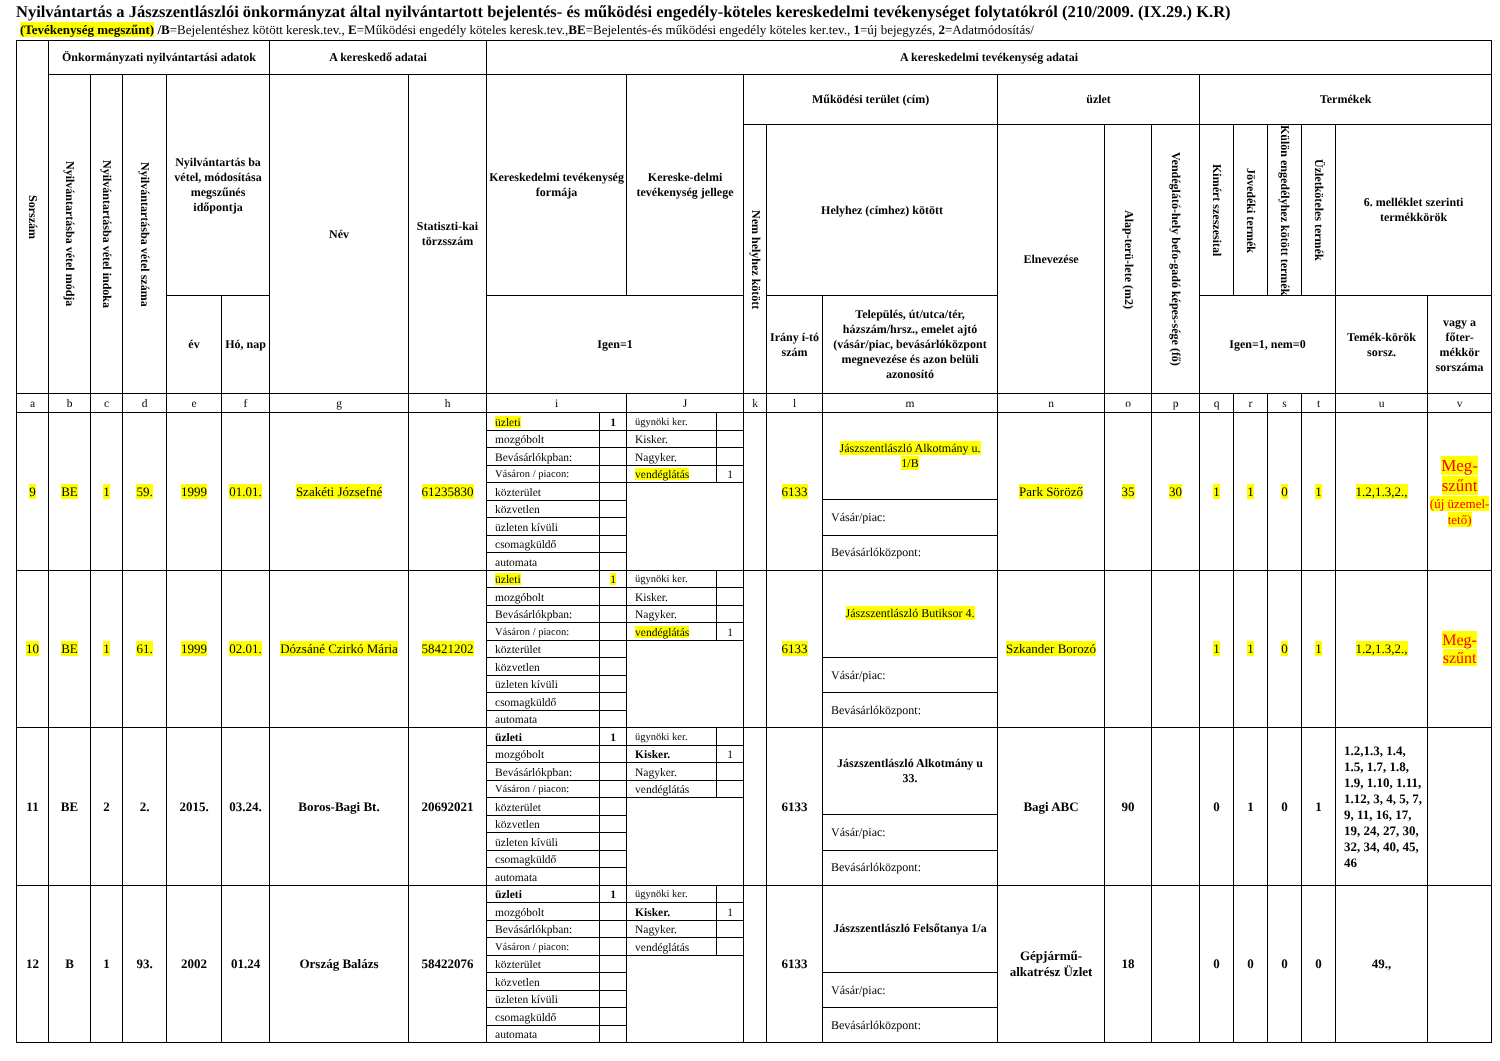Nyilvántartás a Jászszentlászlói önkormányzat által nyilvántartott bejelentés- és működési engedély-köteles kereskedelmi tevékenységet folytatókról (210/2009. (IX.29.) K.R)
(Tevékenység megszűnt) /B=Bejelentéshez kötött keresk.tev., E=Működési engedély köteles keresk.tev.,BE=Bejelentés-és működési engedély köteles ker.tev., 1=új bejegyzés, 2=Adatmódosítás/
| Sorszám | Önkormányzati nyilvántartási adatok | | | | | A kereskedő adatai | | A kereskedelmi tevékenység adatai | | | | | | | | | | | | | |
| --- | --- | --- | --- | --- | --- | --- | --- | --- | --- | --- | --- | --- | --- | --- | --- | --- | --- | --- | --- | --- | --- |
| | Nyilvántartásba vétel módja | Nyilvántartásba vétel indoka | Nyilvántartásba vétel száma | Nyilvántartás ba vétel, módosítása megszűnés időpontja | | Név | Statiszti-kai törzsszám | Kereskedelmi tevékenység formája | Kereske-delmi tevékenység jellege | Működési terület (cím) | | | üzlet | | | Termékek | | | | | |
| | | | | | | | | | | Nem helyhez kötött | Helyhez (címhez) kötött | | Elnevezése | Alap-terü-lete (m2) | Vendéglátó-hely befo-gadó képes-sége (fő) | Kimért szeszesital | Jövedéki termék | Külön engedélyhez kötött termék | Üzletköteles termék | 6. melléklet szerinti termékkörök | |
| | | | | év | Hó, nap | | | Igen=1 | | | Irány í-tó szám | Település, út/utca/tér, házszám/hrsz., emelet ajtó (vásár/piac, bevásárlóközpont megnevezése és azon belüli azonosító | | | | Igen=1, nem=0 | | | | Temék-körök sorsz. | vagy a főter-mékkör sorszáma |
| a | b | c | d | e | f | g | h | i | J | k | l | m | n | o | p | q | r | s | t | u | v |
| 9 | BE | 1 | 59. | 1999 | 01.01. | Szakéti Józsefné | 61235830 | / üzleti / 1 / / mozgóbolt / / / Bevásárlókpban: / / / Vásáron / piacon: / / / közterület / / / közvetlen / / / üzleten kívüli / / / csomagküldő / / / automata / / | / ügynöki ker. / / / Kisker. / / / Nagyker. / / / vendéglátás / 1 / | | 6133 | / Jászszentlászló Alkotmány u. 1/B / / Vásár/piac: / / Bevásárlóközpont: / | Park Söröző | 35 | 30 | 1 | 1 | 0 | 1 | 1.2,1.3,2., | Meg-szűnt (új üzemel-tető) |
| 10 | BE | 1 | 61. | 1999 | 02.01. | Dózsáné Czirkó Mária | 58421202 | / üzleti / 1 / / mozgóbolt / / / Bevásárlókpban: / / / Vásáron / piacon: / / / közterület / / / közvetlen / / / üzleten kívüli / / / csomagküldő / / / automata / / | / ügynöki ker. / / / Kisker. / / / Nagyker. / / / vendéglátás / 1 / | | 6133 | / Jászszentlászló Butiksor 4. / / Vásár/piac: / / Bevásárlóközpont: / | Szkander Borozó | | | 1 | 1 | 0 | 1 | 1.2,1.3,2., | Meg-szűnt |
| 11 | BE | 2 | 2. | 2015. | 03.24. | Boros-Bagi Bt. | 20692021 | / üzleti / 1 / / mozgóbolt / / / Bevásárlókpban: / / / Vásáron / piacon: / / / közterület / / / közvetlen / / / üzleten kívüli / / / csomagküldő / / / automata / / | / ügynöki ker. / / / Kisker. / 1 / / Nagyker. / / / vendéglátás / / | | 6133 | / Jászszentlászló Alkotmány u 33. / / Vásár/piac: / / Bevásárlóközpont: / | Bagi ABC | 90 | | 0 | 1 | 0 | 1 | 1.2,1.3, 1.4, 1.5, 1.7, 1.8, 1.9, 1.10, 1.11, 1.12, 3, 4, 5, 7, 9, 11, 16, 17, 19, 24, 27, 30, 32, 34, 40, 45, 46 | |
| 12 | B | 1 | 93. | 2002 | 01.24 | Ország Balázs | 58422076 | / üzleti / 1 / / mozgóbolt / / / Bevásárlókpban: / / / Vásáron / piacon: / / / közterület / / / közvetlen / / / üzleten kívüli / / / csomagküldő / / / automata / / | / ügynöki ker. / / / Kisker. / 1 / / Nagyker. / / / vendéglátás / / | | 6133 | / Jászszentlászló Felsőtanya 1/a / / Vásár/piac: / / Bevásárlóközpont: / | Gépjármű-alkatrész Üzlet | 18 | | 0 | 0 | 0 | 0 | 49., | |